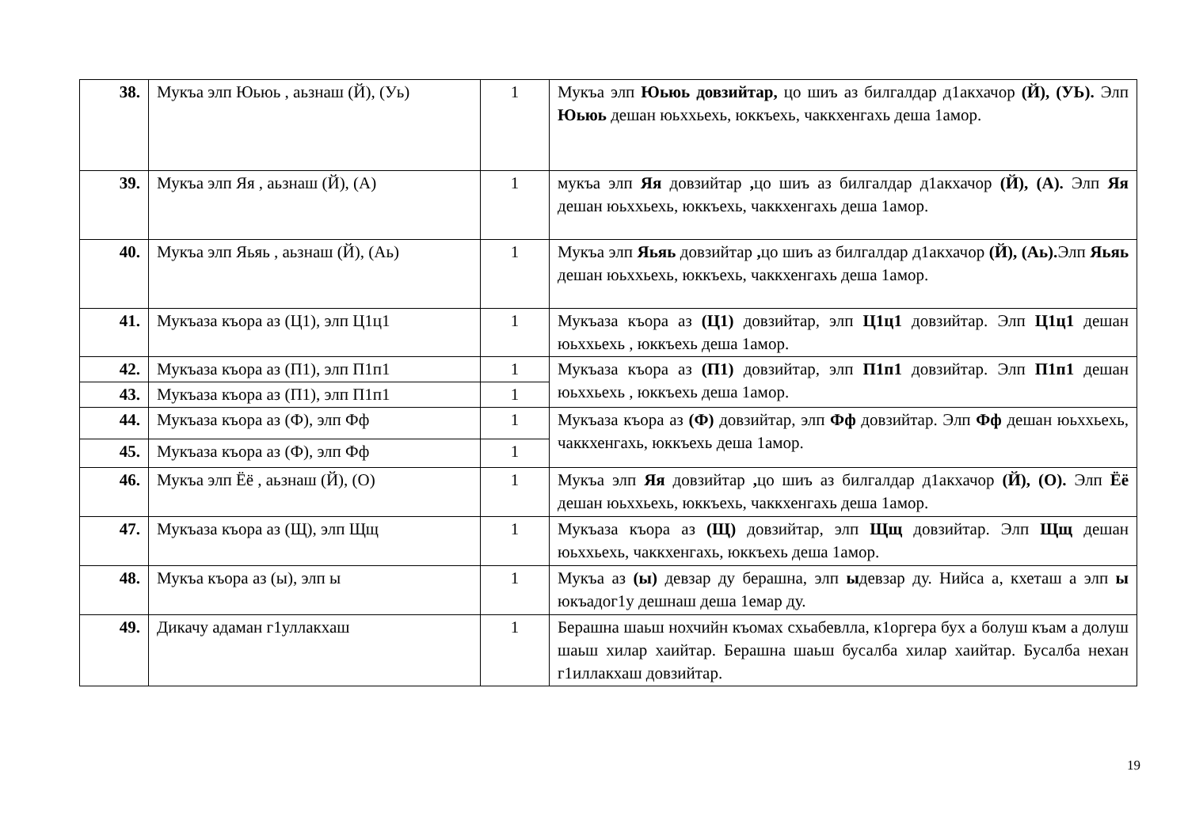| 38. | Мукъа элп Юьюь , аьзнаш (Й), (Уь) | 1 | Мукъа элп Юьюь довзийтар, цо шиъ аз билгалдар д1акхачор (Й), (УЬ). Элп Юьюь дешан юьххьехь, юккъехь, чаккхенгахь деша 1амор. |
| 39. | Мукъа элп Яя , аьзнаш (Й), (А) | 1 | мукъа элп Яя довзийтар , цо шиъ аз билгалдар д1акхачор (Й), (А). Элп Яя дешан юьххьехь, юккъехь, чаккхенгахь деша 1амор. |
| 40. | Мукъа элп Яьяь , аьзнаш (Й), (Аь) | 1 | Мукъа элп Яьяь довзийтар , цо шиъ аз билгалдар д1акхачор (Й), (Аь). Элп Яьяь дешан юьххьехь, юккъехь, чаккхенгахь деша 1амор. |
| 41. | Мукъаза къора аз (Ц1), элп Ц1ц1 | 1 | Мукъаза къора аз (Ц1) довзийтар, элп Ц1ц1 довзийтар. Элп Ц1ц1 дешан юьххьехь , юккъехь деша 1амор. |
| 42. | Мукъаза къора аз (П1), элп П1п1 | 1 | Мукъаза къора аз (П1) довзийтар, элп П1п1 довзийтар. Элп П1п1 дешан юьххьехь , юккъехь деша 1амор. |
| 43. | Мукъаза къора аз (П1), элп П1п1 | 1 | |
| 44. | Мукъаза къора аз (Ф), элп Фф | 1 | Мукъаза къора аз (Ф) довзийтар, элп Фф довзийтар. Элп Фф дешан юьххьехь, чаккхенгахь, юккъехь деша 1амор. |
| 45. | Мукъаза къора аз (Ф), элп Фф | 1 | |
| 46. | Мукъа элп Ёё , аьзнаш (Й), (О) | 1 | Мукъа элп Яя довзийтар , цо шиъ аз билгалдар д1акхачор (Й), (О). Элп Ёё дешан юьххьехь, юккъехь, чаккхенгахь деша 1амор. |
| 47. | Мукъаза къора аз (Щ), элп Щщ | 1 | Мукъаза къора аз (Щ) довзийтар, элп Щщ довзийтар. Элп Щщ дешан юьххьехь, чаккхенгахь, юккъехь деша 1амор. |
| 48. | Мукъа къора аз (ы), элп ы | 1 | Мукъа аз (ы) девзар ду берашна, элп ы девзар ду. Нийса а, кхеташ а элп ы юкъадог1у дешнаш деша 1емар ду. |
| 49. | Дикачу адаман г1уллакхаш | 1 | Берашна шаьш нохчийн къомах схьабевлла, к1оргера бух а болуш къам а долуш шаьш хилар хаийтар. Берашна шаьш бусалба хилар хаийтар. Бусалба нехан г1иллакхаш довзийтар. |
19